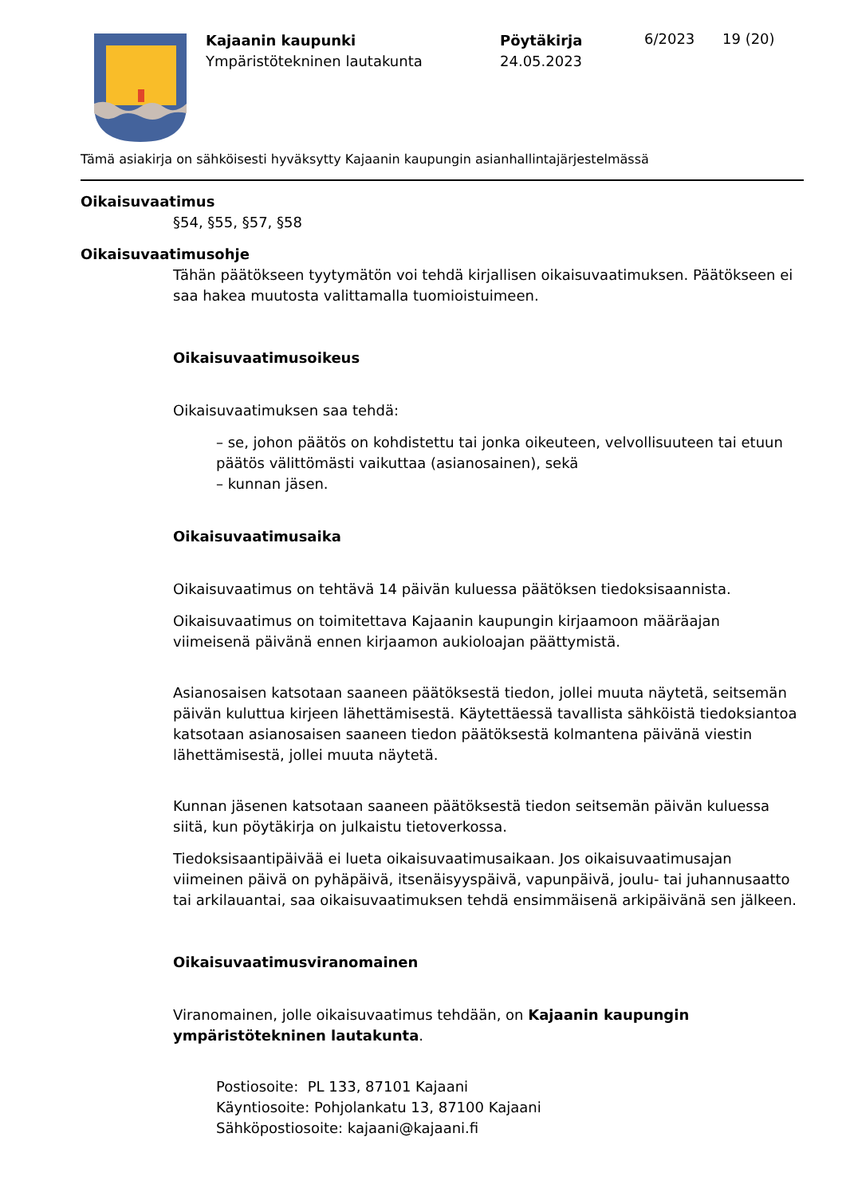Kajaanin kaupunki
Ympäristötekninen lautakunta
Pöytäkirja
24.05.2023
6/2023 19 (20)
Tämä asiakirja on sähköisesti hyväksytty Kajaanin kaupungin asianhallintajärjestelmässä
Oikaisuvaatimus
§54, §55, §57, §58
Oikaisuvaatimusohje
Tähän päätökseen tyytymätön voi tehdä kirjallisen oikaisuvaatimuksen. Päätökseen ei saa hakea muutosta valittamalla tuomioistuimeen.
Oikaisuvaatimusoikeus
Oikaisuvaatimuksen saa tehdä:
– se, johon päätös on kohdistettu tai jonka oikeuteen, velvollisuuteen tai etuun päätös välittömästi vaikuttaa (asianosainen), sekä
– kunnan jäsen.
Oikaisuvaatimusaika
Oikaisuvaatimus on tehtävä 14 päivän kuluessa päätöksen tiedoksisaannista.
Oikaisuvaatimus on toimitettava Kajaanin kaupungin kirjaamoon määräajan viimeisenä päivänä ennen kirjaamon aukioloajan päättymistä.
Asianosaisen katsotaan saaneen päätöksestä tiedon, jollei muuta näytetä, seitsemän päivän kuluttua kirjeen lähettämisestä. Käytettäessä tavallista sähköistä tiedoksiantoa katsotaan asianosaisen saaneen tiedon päätöksestä kolmantena päivänä viestin lähettämisestä, jollei muuta näytetä.
Kunnan jäsenen katsotaan saaneen päätöksestä tiedon seitsemän päivän kuluessa siitä, kun pöytäkirja on julkaistu tietoverkossa.
Tiedoksisaantipäivää ei lueta oikaisuvaatimusaikaan. Jos oikaisuvaatimusajan viimeinen päivä on pyhäpäivä, itsenäisyyspäivä, vapunpäivä, joulu- tai juhannusaatto tai arkilauantai, saa oikaisuvaatimuksen tehdä ensimmäisenä arkipäivänä sen jälkeen.
Oikaisuvaatimusviranomainen
Viranomainen, jolle oikaisuvaatimus tehdään, on Kajaanin kaupungin ympäristötekninen lautakunta.
Postiosoite: PL 133, 87101 Kajaani
Käyntiosoite: Pohjolankatu 13, 87100 Kajaani
Sähköpostiosoite: kajaani@kajaani.fi